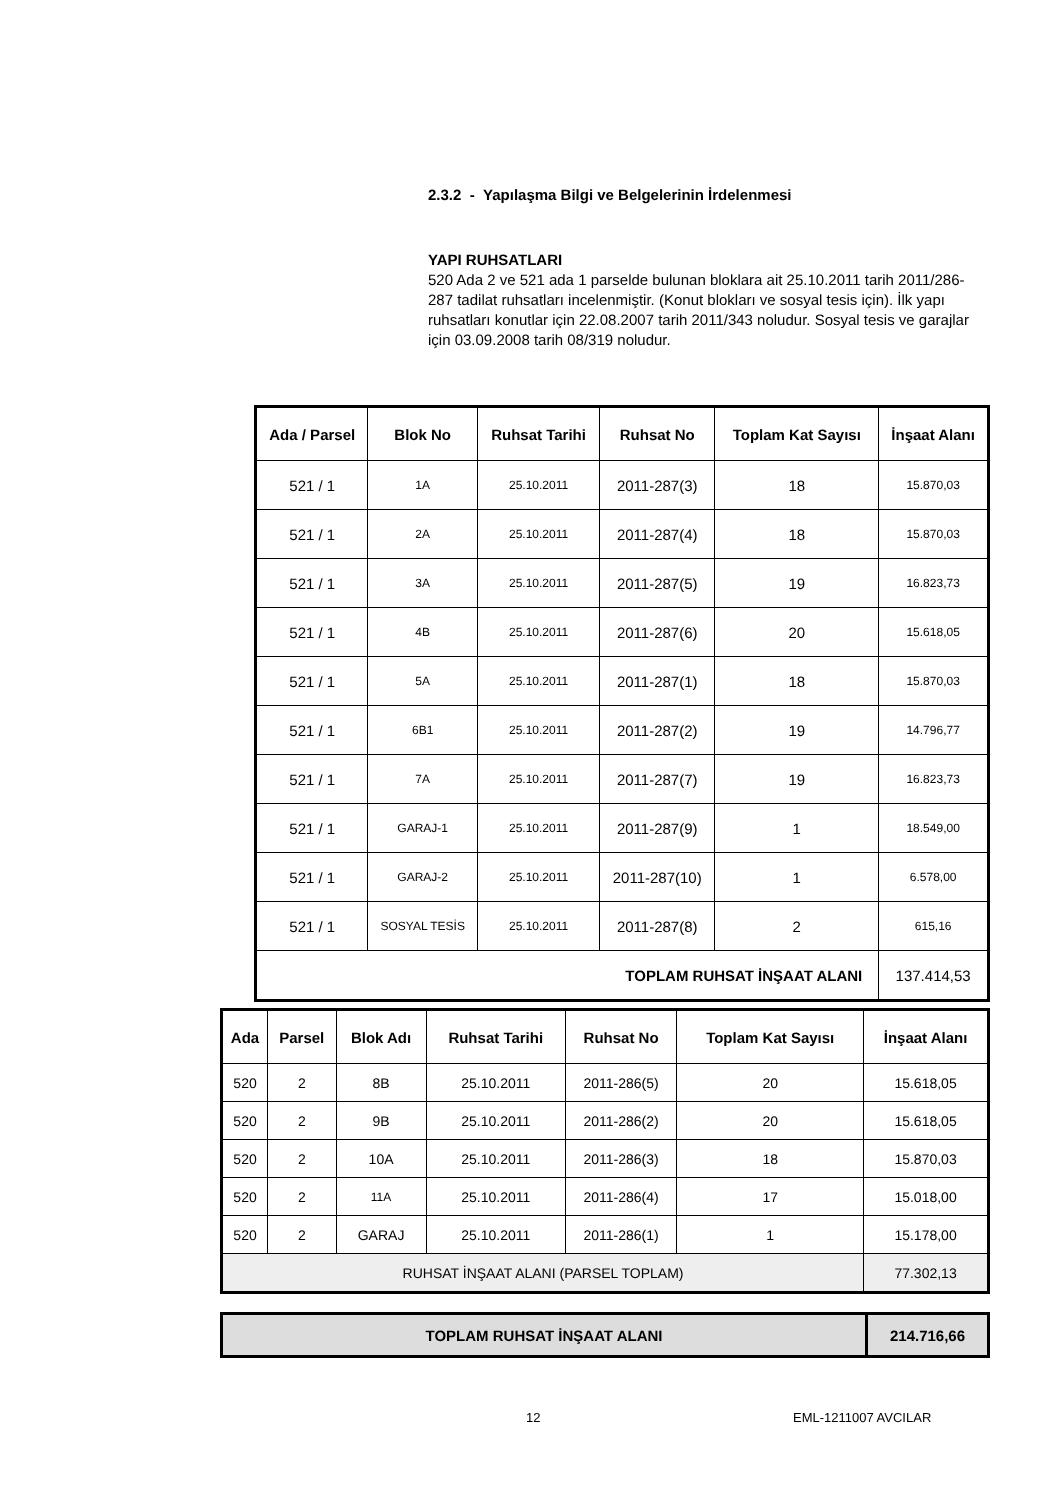2.3.2 - Yapılaşma Bilgi ve Belgelerinin İrdelenmesi
YAPI RUHSATLARI
520 Ada 2 ve 521 ada 1 parselde bulunan bloklara ait 25.10.2011 tarih 2011/286-287 tadilat ruhsatları incelenmiştir. (Konut blokları ve sosyal tesis için). İlk yapı ruhsatları konutlar için 22.08.2007 tarih 2011/343 noludur. Sosyal tesis ve garajlar için 03.09.2008 tarih 08/319 noludur.
| Ada / Parsel | Blok No | Ruhsat Tarihi | Ruhsat No | Toplam Kat Sayısı | İnşaat Alanı |
| --- | --- | --- | --- | --- | --- |
| 521 / 1 | 1A | 25.10.2011 | 2011-287(3) | 18 | 15.870,03 |
| 521 / 1 | 2A | 25.10.2011 | 2011-287(4) | 18 | 15.870,03 |
| 521 / 1 | 3A | 25.10.2011 | 2011-287(5) | 19 | 16.823,73 |
| 521 / 1 | 4B | 25.10.2011 | 2011-287(6) | 20 | 15.618,05 |
| 521 / 1 | 5A | 25.10.2011 | 2011-287(1) | 18 | 15.870,03 |
| 521 / 1 | 6B1 | 25.10.2011 | 2011-287(2) | 19 | 14.796,77 |
| 521 / 1 | 7A | 25.10.2011 | 2011-287(7) | 19 | 16.823,73 |
| 521 / 1 | GARAJ-1 | 25.10.2011 | 2011-287(9) | 1 | 18.549,00 |
| 521 / 1 | GARAJ-2 | 25.10.2011 | 2011-287(10) | 1 | 6.578,00 |
| 521 / 1 | SOSYAL TESİS | 25.10.2011 | 2011-287(8) | 2 | 615,16 |
| TOPLAM RUHSAT İNŞAAT ALANI | | | | | 137.414,53 |
| Ada | Parsel | Blok Adı | Ruhsat Tarihi | Ruhsat No | Toplam Kat Sayısı | İnşaat Alanı |
| --- | --- | --- | --- | --- | --- | --- |
| 520 | 2 | 8B | 25.10.2011 | 2011-286(5) | 20 | 15.618,05 |
| 520 | 2 | 9B | 25.10.2011 | 2011-286(2) | 20 | 15.618,05 |
| 520 | 2 | 10A | 25.10.2011 | 2011-286(3) | 18 | 15.870,03 |
| 520 | 2 | 11A | 25.10.2011 | 2011-286(4) | 17 | 15.018,00 |
| 520 | 2 | GARAJ | 25.10.2011 | 2011-286(1) | 1 | 15.178,00 |
| RUHSAT İNŞAAT ALANI (PARSEL TOPLAM) | | | | | | 77.302,13 |
| TOPLAM RUHSAT İNŞAAT ALANI | 214.716,66 |
12 EML-1211007 AVCILAR